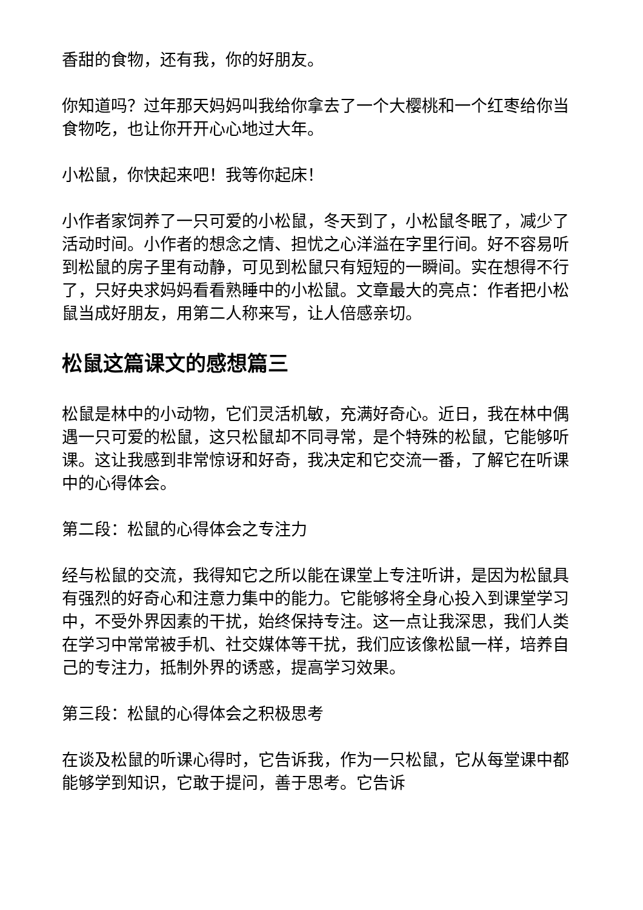香甜的食物，还有我，你的好朋友。
你知道吗？过年那天妈妈叫我给你拿去了一个大樱桃和一个红枣给你当食物吃，也让你开开心心地过大年。
小松鼠，你快起来吧！我等你起床！
小作者家饲养了一只可爱的小松鼠，冬天到了，小松鼠冬眠了，减少了活动时间。小作者的想念之情、担忧之心洋溢在字里行间。好不容易听到松鼠的房子里有动静，可见到松鼠只有短短的一瞬间。实在想得不行了，只好央求妈妈看看熟睡中的小松鼠。文章最大的亮点：作者把小松鼠当成好朋友，用第二人称来写，让人倍感亲切。
松鼠这篇课文的感想篇三
松鼠是林中的小动物，它们灵活机敏，充满好奇心。近日，我在林中偶遇一只可爱的松鼠，这只松鼠却不同寻常，是个特殊的松鼠，它能够听课。这让我感到非常惊讶和好奇，我决定和它交流一番，了解它在听课中的心得体会。
第二段：松鼠的心得体会之专注力
经与松鼠的交流，我得知它之所以能在课堂上专注听讲，是因为松鼠具有强烈的好奇心和注意力集中的能力。它能够将全身心投入到课堂学习中，不受外界因素的干扰，始终保持专注。这一点让我深思，我们人类在学习中常常被手机、社交媒体等干扰，我们应该像松鼠一样，培养自己的专注力，抵制外界的诱惑，提高学习效果。
第三段：松鼠的心得体会之积极思考
在谈及松鼠的听课心得时，它告诉我，作为一只松鼠，它从每堂课中都能够学到知识，它敢于提问，善于思考。它告诉